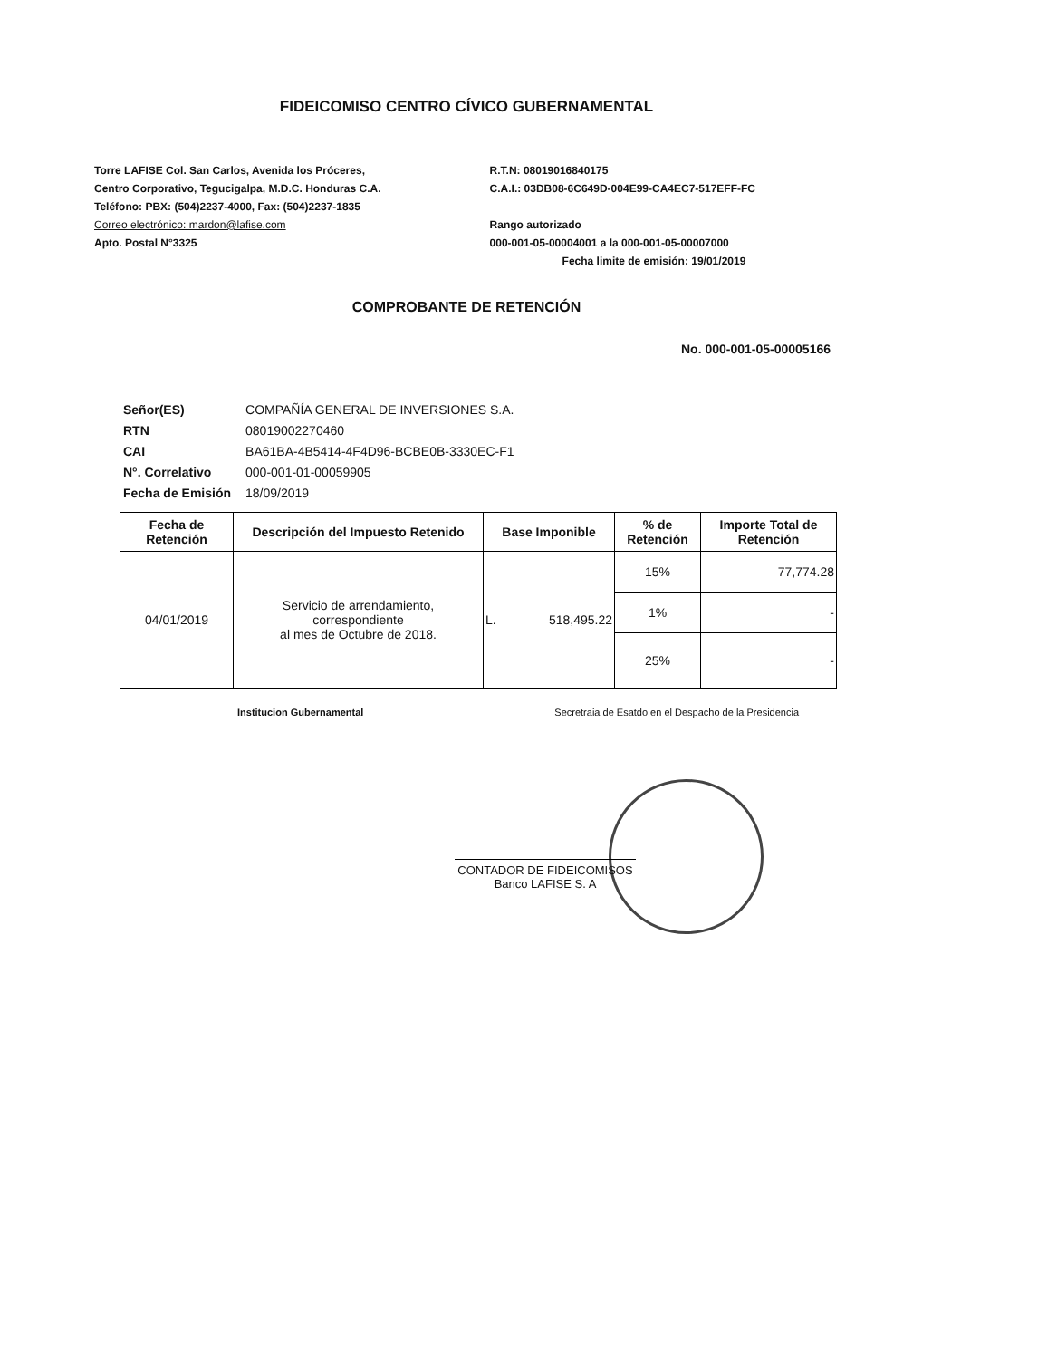FIDEICOMISO CENTRO CÍVICO GUBERNAMENTAL
Torre LAFISE Col. San Carlos, Avenida los Próceres,
Centro Corporativo, Tegucigalpa, M.D.C. Honduras C.A.
Teléfono: PBX: (504)2237-4000, Fax: (504)2237-1835
Correo electrónico: mardon@lafise.com
Apto. Postal N°3325
R.T.N: 08019016840175
C.A.I.: 03DB08-6C649D-004E99-CA4EC7-517EFF-FC
Rango autorizado
000-001-05-00004001 a la 000-001-05-00007000
Fecha limite de emisión: 19/01/2019
COMPROBANTE DE RETENCIÓN
No. 000-001-05-00005166
| Señor(ES) | COMPAÑÍA GENERAL DE INVERSIONES S.A. |
| RTN | 08019002270460 |
| CAI | BA61BA-4B5414-4F4D96-BCBE0B-3330EC-F1 |
| N°. Correlativo | 000-001-01-00059905 |
| Fecha de Emisión | 18/09/2019 |
| Fecha de Retención | Descripción del Impuesto Retenido | Base Imponible | % de Retención | Importe Total de Retención |
| --- | --- | --- | --- | --- |
| 04/01/2019 | Servicio de arrendamiento, correspondiente al mes de Octubre de 2018. | L. 518,495.22 | 15% | 77,774.28 |
| | | | 1% | - |
| | | | 25% | - |
Institucion Gubernamental Secretraia de Esatdo en el Despacho de la Presidencia
CONTADOR DE FIDEICOMISOS
Banco LAFISE S. A